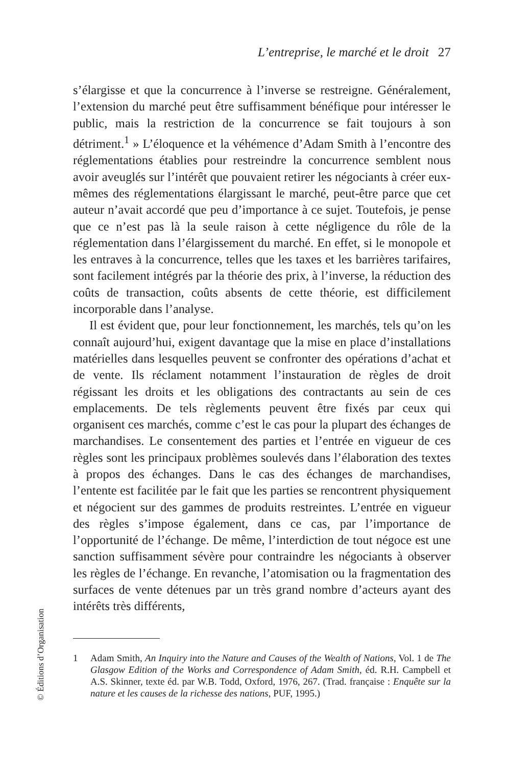L’entreprise, le marché et le droit 27
s’élargisse et que la concurrence à l’inverse se restreigne. Généralement, l’extension du marché peut être suffisamment bénéfique pour intéresser le public, mais la restriction de la concurrence se fait toujours à son détriment.<sup>1</sup> » L’éloquence et la véhémence d’Adam Smith à l’encontre des réglementations établies pour restreindre la concurrence semblent nous avoir aveuglés sur l’intérêt que pouvaient retirer les négociants à créer eux-mêmes des réglementations élargissant le marché, peut-être parce que cet auteur n’avait accordé que peu d’importance à ce sujet. Toutefois, je pense que ce n’est pas là la seule raison à cette négligence du rôle de la réglementation dans l’élargissement du marché. En effet, si le monopole et les entraves à la concurrence, telles que les taxes et les barrières tarifaires, sont facilement intégrés par la théorie des prix, à l’inverse, la réduction des coûts de transaction, coûts absents de cette théorie, est difficilement incorporable dans l’analyse.
Il est évident que, pour leur fonctionnement, les marchés, tels qu’on les connaît aujourd’hui, exigent davantage que la mise en place d’installations matérielles dans lesquelles peuvent se confronter des opérations d’achat et de vente. Ils réclament notamment l’instauration de règles de droit régissant les droits et les obligations des contractants au sein de ces emplacements. De tels règlements peuvent être fixés par ceux qui organisent ces marchés, comme c’est le cas pour la plupart des échanges de marchandises. Le consentement des parties et l’entrée en vigueur de ces règles sont les principaux problèmes soulevés dans l’élaboration des textes à propos des échanges. Dans le cas des échanges de marchandises, l’entente est facilitée par le fait que les parties se rencontrent physiquement et négocient sur des gammes de produits restreintes. L’entrée en vigueur des règles s’impose également, dans ce cas, par l’importance de l’opportunité de l’échange. De même, l’interdiction de tout négoce est une sanction suffisamment sévère pour contraindre les négociants à observer les règles de l’échange. En revanche, l’atomisation ou la fragmentation des surfaces de vente détenues par un très grand nombre d’acteurs ayant des intérêts très différents,
1 Adam Smith, An Inquiry into the Nature and Causes of the Wealth of Nations, Vol. 1 de The Glasgow Edition of the Works and Correspondence of Adam Smith, éd. R.H. Campbell et A.S. Skinner, texte éd. par W.B. Todd, Oxford, 1976, 267. (Trad. française : Enquête sur la nature et les causes de la richesse des nations, PUF, 1995.)
© Éditions d’Organisation